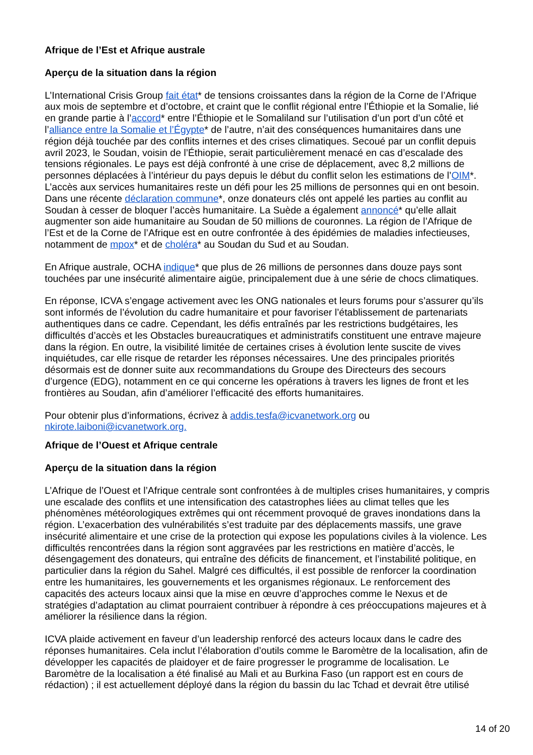Afrique de l’Est et Afrique australe
Aperçu de la situation dans la région
L’International Crisis Group fait état* de tensions croissantes dans la région de la Corne de l’Afrique aux mois de septembre et d’octobre, et craint que le conflit régional entre l’Éthiopie et la Somalie, lié en grande partie à l’accord* entre l’Éthiopie et le Somaliland sur l’utilisation d’un port d’un côté et l’alliance entre la Somalie et l’Égypte* de l’autre, n’ait des conséquences humanitaires dans une région déjà touchée par des conflits internes et des crises climatiques. Secoué par un conflit depuis avril 2023, le Soudan, voisin de l’Éthiopie, serait particulièrement menacé en cas d’escalade des tensions régionales. Le pays est déjà confronté à une crise de déplacement, avec 8,2 millions de personnes déplacées à l’intérieur du pays depuis le début du conflit selon les estimations de l’OIM*. L’accès aux services humanitaires reste un défi pour les 25 millions de personnes qui en ont besoin. Dans une récente déclaration commune*, onze donateurs clés ont appelé les parties au conflit au Soudan à cesser de bloquer l’accès humanitaire. La Suède a également annoncé* qu’elle allait augmenter son aide humanitaire au Soudan de 50 millions de couronnes. La région de l’Afrique de l’Est et de la Corne de l’Afrique est en outre confrontée à des épidémies de maladies infectieuses, notamment de mpox* et de choléra* au Soudan du Sud et au Soudan.
En Afrique australe, OCHA indique* que plus de 26 millions de personnes dans douze pays sont touchées par une insécurité alimentaire aigüe, principalement due à une série de chocs climatiques.
En réponse, ICVA s’engage activement avec les ONG nationales et leurs forums pour s’assurer qu’ils sont informés de l’évolution du cadre humanitaire et pour favoriser l’établissement de partenariats authentiques dans ce cadre. Cependant, les défis entraînés par les restrictions budgétaires, les difficultés d’accès et les Obstacles bureaucratiques et administratifs constituent une entrave majeure dans la région. En outre, la visibilité limitée de certaines crises à évolution lente suscite de vives inquiétudes, car elle risque de retarder les réponses nécessaires. Une des principales priorités désormais est de donner suite aux recommandations du Groupe des Directeurs des secours d’urgence (EDG), notamment en ce qui concerne les opérations à travers les lignes de front et les frontières au Soudan, afin d’améliorer l’efficacité des efforts humanitaires.
Pour obtenir plus d’informations, écrivez à addis.tesfa@icvanetwork.org ou nkirote.laiboni@icvanetwork.org.
Afrique de l’Ouest et Afrique centrale
Aperçu de la situation dans la région
L’Afrique de l’Ouest et l’Afrique centrale sont confrontées à de multiples crises humanitaires, y compris une escalade des conflits et une intensification des catastrophes liées au climat telles que les phénomènes météorologiques extrêmes qui ont récemment provoqué de graves inondations dans la région. L’exacerbation des vulnérabilités s’est traduite par des déplacements massifs, une grave insécurité alimentaire et une crise de la protection qui expose les populations civiles à la violence. Les difficultés rencontrées dans la région sont aggravées par les restrictions en matière d’accès, le désengagement des donateurs, qui entraîne des déficits de financement, et l’instabilité politique, en particulier dans la région du Sahel. Malgré ces difficultés, il est possible de renforcer la coordination entre les humanitaires, les gouvernements et les organismes régionaux. Le renforcement des capacités des acteurs locaux ainsi que la mise en œuvre d’approches comme le Nexus et de stratégies d’adaptation au climat pourraient contribuer à répondre à ces préoccupations majeures et à améliorer la résilience dans la région.
ICVA plaide activement en faveur d’un leadership renforcé des acteurs locaux dans le cadre des réponses humanitaires. Cela inclut l’élaboration d’outils comme le Baromètre de la localisation, afin de développer les capacités de plaidoyer et de faire progresser le programme de localisation. Le Baromètre de la localisation a été finalisé au Mali et au Burkina Faso (un rapport est en cours de rédaction) ; il est actuellement déployé dans la région du bassin du lac Tchad et devrait être utilisé
14 of 20